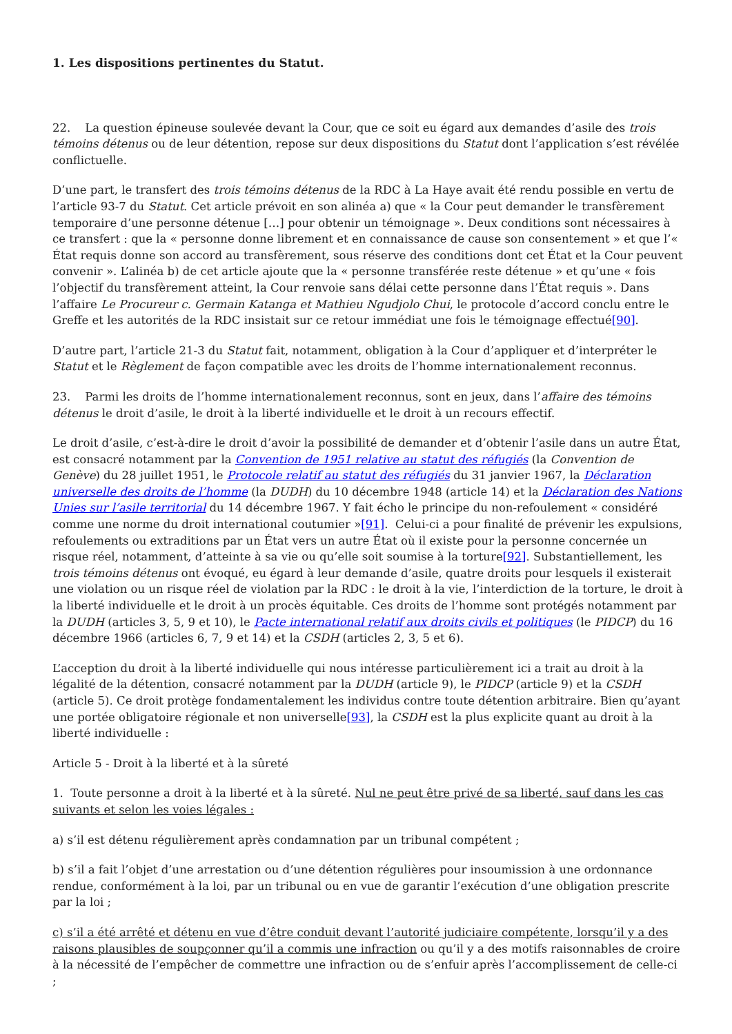1. Les dispositions pertinentes du Statut.
22. La question épineuse soulevée devant la Cour, que ce soit eu égard aux demandes d’asile des trois témoins détenus ou de leur détention, repose sur deux dispositions du Statut dont l’application s’est révélée conflictuelle.
D’une part, le transfert des trois témoins détenus de la RDC à La Haye avait été rendu possible en vertu de l’article 93-7 du Statut. Cet article prévoit en son alinéa a) que « la Cour peut demander le transfèrement temporaire d’une personne détenue […] pour obtenir un témoignage ». Deux conditions sont nécessaires à ce transfert : que la « personne donne librement et en connaissance de cause son consentement » et que l’« État requis donne son accord au transfèrement, sous réserve des conditions dont cet État et la Cour peuvent convenir ». L’alinéa b) de cet article ajoute que la « personne transférée reste détenue » et qu’une « fois l’objectif du transfèrement atteint, la Cour renvoie sans délai cette personne dans l’État requis ». Dans l’affaire Le Procureur c. Germain Katanga et Mathieu Ngudjolo Chui, le protocole d’accord conclu entre le Greffe et les autorités de la RDC insistait sur ce retour immédiat une fois le témoignage effectué[90].
D’autre part, l’article 21-3 du Statut fait, notamment, obligation à la Cour d’appliquer et d’interpréter le Statut et le Règlement de façon compatible avec les droits de l’homme internationalement reconnus.
23. Parmi les droits de l’homme internationalement reconnus, sont en jeux, dans l’affaire des témoins détenus le droit d’asile, le droit à la liberté individuelle et le droit à un recours effectif.
Le droit d’asile, c’est-à-dire le droit d’avoir la possibilité de demander et d’obtenir l’asile dans un autre État, est consacré notamment par la Convention de 1951 relative au statut des réfugiés (la Convention de Genève) du 28 juillet 1951, le Protocole relatif au statut des réfugiés du 31 janvier 1967, la Déclaration universelle des droits de l’homme (la DUDH) du 10 décembre 1948 (article 14) et la Déclaration des Nations Unies sur l’asile territorial du 14 décembre 1967. Y fait écho le principe du non-refoulement « considéré comme une norme du droit international coutumier »[91]. Celui-ci a pour finalité de prévenir les expulsions, refoulements ou extraditions par un État vers un autre État où il existe pour la personne concernée un risque réel, notamment, d’atteinte à sa vie ou qu’elle soit soumise à la torture[92]. Substantiellement, les trois témoins détenus ont évoqué, eu égard à leur demande d’asile, quatre droits pour lesquels il existerait une violation ou un risque réel de violation par la RDC : le droit à la vie, l’interdiction de la torture, le droit à la liberté individuelle et le droit à un procès équitable. Ces droits de l’homme sont protégés notamment par la DUDH (articles 3, 5, 9 et 10), le Pacte international relatif aux droits civils et politiques (le PIDCP) du 16 décembre 1966 (articles 6, 7, 9 et 14) et la CSDH (articles 2, 3, 5 et 6).
L’acception du droit à la liberté individuelle qui nous intéresse particulièrement ici a trait au droit à la légalité de la détention, consacré notamment par la DUDH (article 9), le PIDCP (article 9) et la CSDH (article 5). Ce droit protège fondamentalement les individus contre toute détention arbitraire. Bien qu’ayant une portée obligatoire régionale et non universelle[93], la CSDH est la plus explicite quant au droit à la
liberté individuelle :
Article 5 - Droit à la liberté et à la sûreté
1. Toute personne a droit à la liberté et à la sûreté. Nul ne peut être privé de sa liberté, sauf dans les cas suivants et selon les voies légales :
a) s’il est détenu régulièrement après condamnation par un tribunal compétent ;
b) s’il a fait l’objet d’une arrestation ou d’une détention régulières pour insoumission à une ordonnance rendue, conformément à la loi, par un tribunal ou en vue de garantir l’exécution d’une obligation prescrite par la loi ;
c) s’il a été arrêté et détenu en vue d’être conduit devant l’autorité judiciaire compétente, lorsqu’il y a des raisons plausibles de soupçonner qu’il a commis une infraction ou qu’il y a des motifs raisonnables de croire à la nécessité de l’empêcher de commettre une infraction ou de s’enfuir après l’accomplissement de celle-ci ;